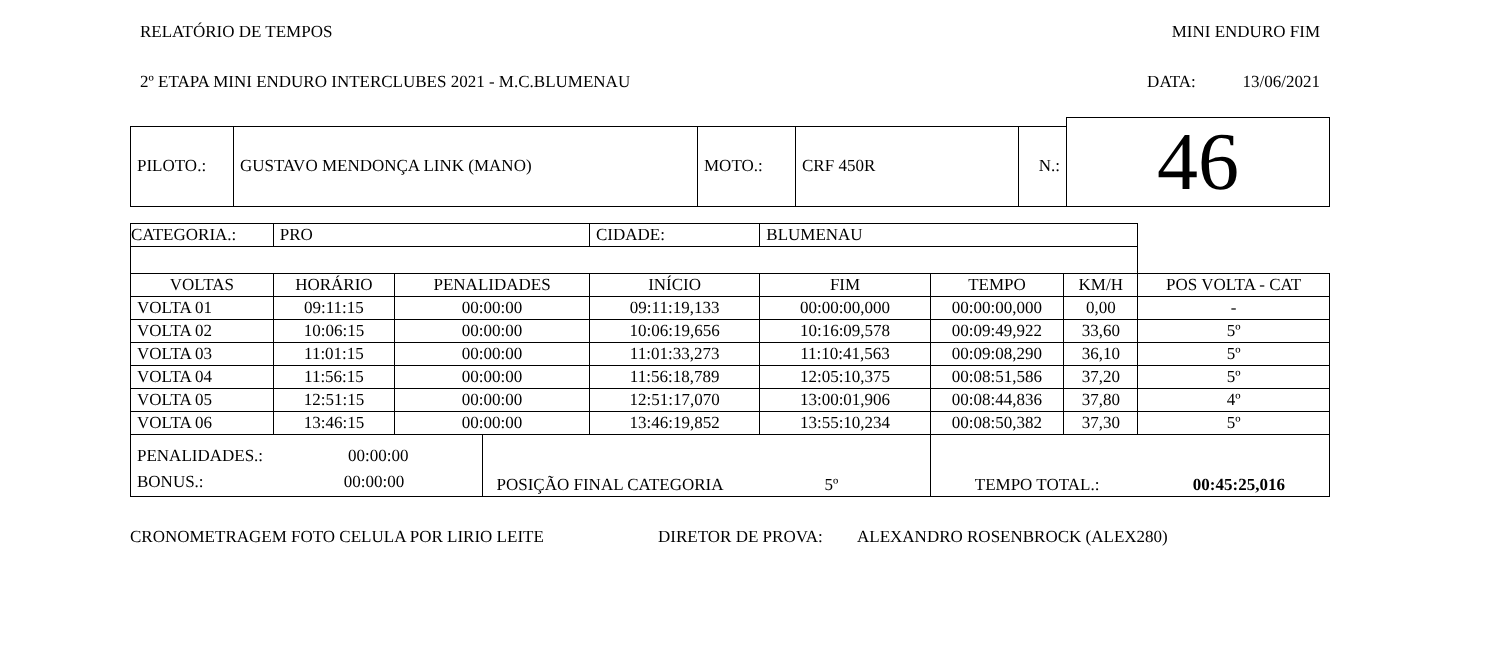RELATÓRIO DE TEMPOS MINI ENDURO FIM
2º ETAPA MINI ENDURO INTERCLUBES 2021 - M.C.BLUMENAU DATA: 13/06/2021
| | | | | | 46 |
| PILOTO.: | GUSTAVO MENDONÇA LINK (MANO) | MOTO.: | CRF 450R | N.: | |
| CATEGORIA.: | PRO | | | | CIDADE: | BLUMENAU | | | |
| VOLTAS | HORÁRIO | PENALIDADES | | INÍCIO | | FIM | TEMPO | KM/H | POS VOLTA - CAT |
| VOLTA 01 | 09:11:15 | 00:00:00 | | 09:11:19,133 | | 00:00:00,000 | 00:00:00,000 | 0,00 | - |
| VOLTA 02 | 10:06:15 | 00:00:00 | | 10:06:19,656 | | 10:16:09,578 | 00:09:49,922 | 33,60 | 5º |
| VOLTA 03 | 11:01:15 | 00:00:00 | | 11:01:33,273 | | 11:10:41,563 | 00:09:08,290 | 36,10 | 5º |
| VOLTA 04 | 11:56:15 | 00:00:00 | | 11:56:18,789 | | 12:05:10,375 | 00:08:51,586 | 37,20 | 5º |
| VOLTA 05 | 12:51:15 | 00:00:00 | | 12:51:17,070 | | 13:00:01,906 | 00:08:44,836 | 37,80 | 4º |
| VOLTA 06 | 13:46:15 | 00:00:00 | | 13:46:19,852 | | 13:55:10,234 | 00:08:50,382 | 37,30 | 5º |
| PENALIDADES.: 00:00:00 BONUS.: 00:00:00 | | | POSIÇÃO FINAL CATEGORIA 5º | | | | TEMPO TOTAL.: 00:45:25,016 | | |
CRONOMETRAGEM FOTO CELULA POR LIRIO LEITE DIRETOR DE PROVA: ALEXANDRO ROSENBROCK (ALEX280)